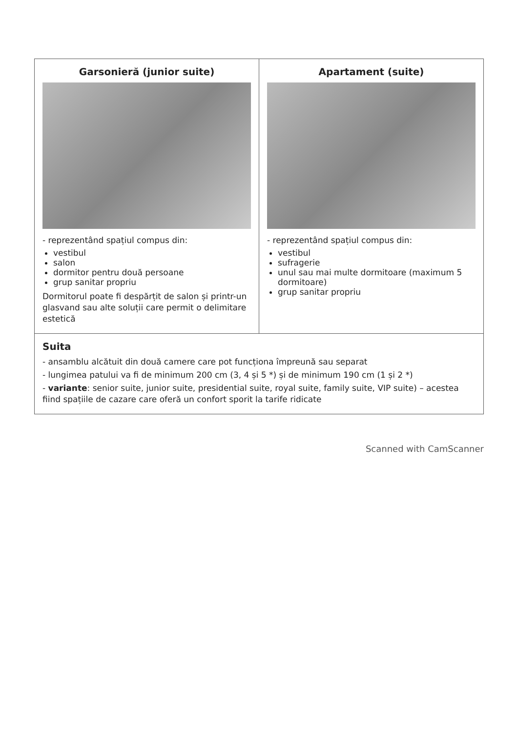| Garsonieră (junior suite) - reprezentând spațiul compus din: vestibul salon dormitor pentru două persoane grup sanitar propriu Dormitorul poate fi despărțit de salon și printr-un glasvand sau alte soluții care permit o delimitare estetică | Apartament (suite) - reprezentând spațiul compus din: vestibul sufragerie unul sau mai multe dormitoare (maximum 5 dormitoare) grup sanitar propriu |
| Suita - ansamblu alcătuit din două camere care pot funcționa împreună sau separat - lungimea patului va fi de minimum 200 cm (3, 4 și 5 *) și de minimum 190 cm (1 și 2 *) - variante : senior suite, junior suite, presidential suite, royal suite, family suite, VIP suite) – acestea fiind spațiile de cazare care oferă un confort sporit la tarife ridicate | |
Scanned with CamScanner